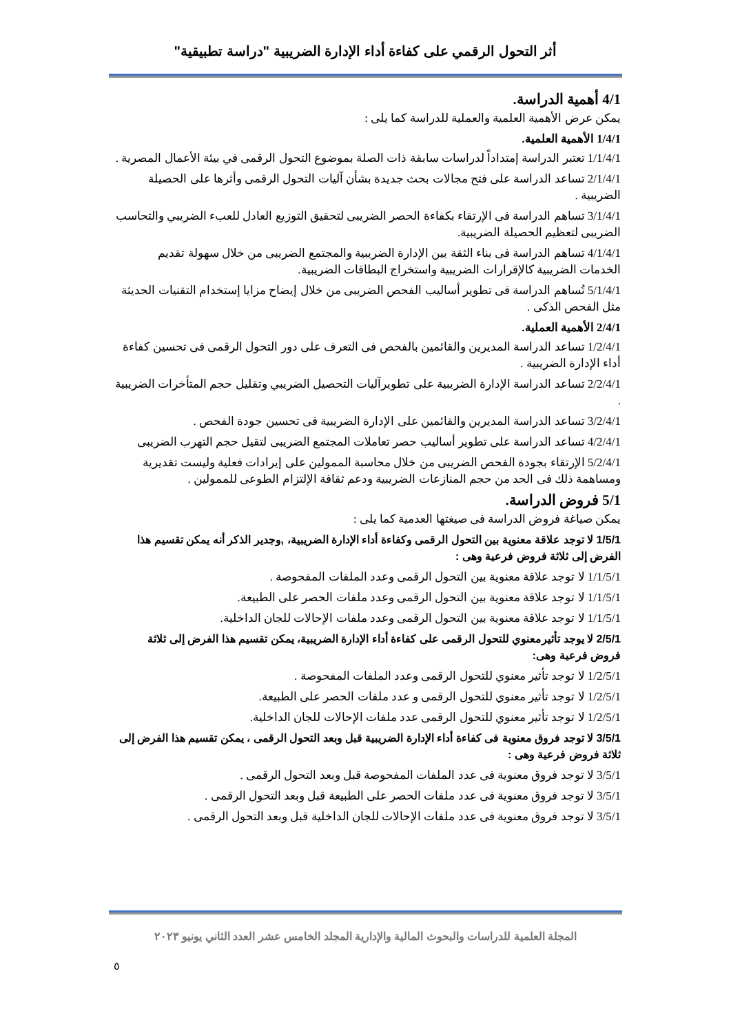أثر التحول الرقمي على كفاءة أداء الإدارة الضريبية "دراسة تطبيقية"
4/1 أهمية الدراسة.
يمكن عرض الأهمية العلمية والعملية للدراسة كما يلى :
1/4/1 الأهمية العلمية.
1/1/4/1 تعتبر الدراسة إمتداداً لدراسات سابقة ذات الصلة بموضوع التحول الرقمى في بيئة الأعمال المصرية .
2/1/4/1 تساعد الدراسة على فتح مجالات بحث جديدة بشأن آليات التحول الرقمى وأثرها على الحصيلة الضريبية .
3/1/4/1 تساهم الدراسة فى الإرتقاء بكفاءة الحصر الضريبى لتحقيق التوزيع العادل للعبء الضريبي والتحاسب الضريبى لتعظيم الحصيلة الضريبية.
4/1/4/1 تساهم الدراسة فى بناء الثقة بين الإدارة الضريبية والمجتمع الضريبى من خلال سهولة تقديم الخدمات الضريبية كالإقرارات الضريبية واستخراج البطاقات الضريبية.
5/1/4/1 تُساهم الدراسة فى تطوير أساليب الفحص الضريبى من خلال إيضاح مزايا إستخدام التقنيات الحديثة مثل الفحص الذكى .
2/4/1 الأهمية العملية.
1/2/4/1 تساعد الدراسة المديرين والقائمين بالفحص فى التعرف على دور التحول الرقمى فى تحسين كفاءة أداء الإدارة الضريبية .
2/2/4/1 تساعد الدراسة الإدارة الضريبية على تطويرآليات التحصيل الضريبي وتقليل حجم المتأخرات الضريبية .
3/2/4/1 تساعد الدراسة المديرين والقائمين على الإدارة الضريبية فى تحسين جودة الفحص .
4/2/4/1 تساعد الدراسة على تطوير أساليب حصر تعاملات المجتمع الضريبى لتقيل حجم التهرب الضريبى
5/2/4/1 الإرتقاء بجودة الفحص الضريبى من خلال محاسبة الممولين على إيرادات فعلية وليست تقديرية ومساهمة ذلك فى الحد من حجم المنازعات الضريبية ودعم ثقافة الإلتزام الطوعى للممولين .
5/1 فروض الدراسة.
يمكن صياغة فروض الدراسة فى صيغتها العدمية كما يلى :
1/5/1 لا توجد علاقة معنوية بين التحول الرقمى وكفاءة أداء الإدارة الضريبية، ,وجدير الذكر أنه يمكن تقسيم هذا الفرض إلى ثلاثة فروض فرعية وهى :
1/1/5/1 لا توجد علاقة معنوية بين التحول الرقمى وعدد الملفات المفحوصة .
1/1/5/1 لا توجد علاقة معنوية بين التحول الرقمى وعدد ملفات الحصر على الطبيعة.
1/1/5/1 لا توجد علاقة معنوية بين التحول الرقمى وعدد ملفات الإحالات للجان الداخلية.
2/5/1 لا يوجد تأثيرمعنوي للتحول الرقمى على كفاءة أداء الإدارة الضريبية، يمكن تقسيم هذا الفرض إلى ثلاثة فروض فرعية وهى:
1/2/5/1 لا توجد تأثير معنوي للتحول الرقمى وعدد الملفات المفحوصة .
1/2/5/1 لا توجد تأثير معنوي للتحول الرقمى و عدد ملفات الحصر على الطبيعة.
1/2/5/1 لا توجد تأثير معنوي للتحول الرقمى عدد ملفات الإحالات للجان الداخلية.
3/5/1 لا توجد فروق معنوية فى كفاءة أداء الإدارة الضريبية قبل وبعد التحول الرقمى ، يمكن تقسيم هذا الفرض إلى ثلاثة فروض فرعية وهى :
3/5/1 لا توجد فروق معنوية فى عدد الملفات المفحوصة قبل وبعد التحول الرقمى .
3/5/1 لا توجد فروق معنوية فى عدد ملفات الحصر على الطبيعة قبل وبعد التحول الرقمى .
3/5/1 لا توجد فروق معنوية فى عدد ملفات الإحالات للجان الداخلية قبل وبعد التحول الرقمى .
المجلة العلمية للدراسات والبحوث المالية والإدارية المجلد الخامس عشر العدد الثاني يونيو ٢٠٢٣
٥